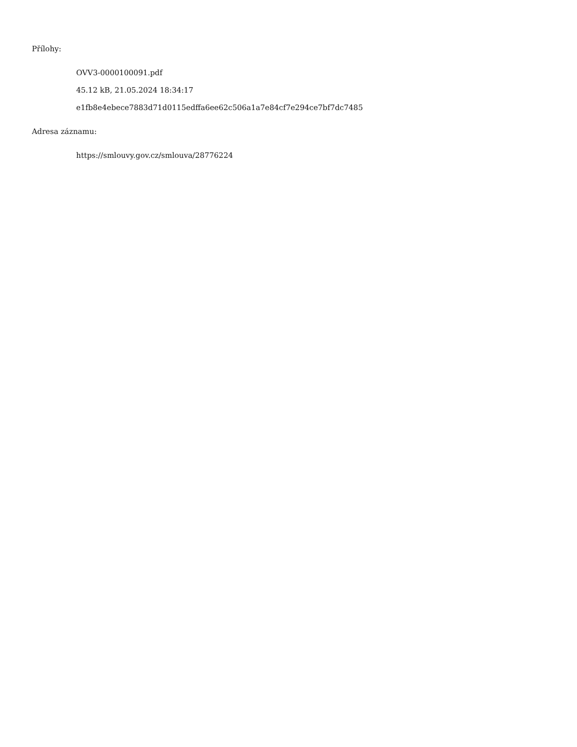Přílohy:
OVV3-0000100091.pdf
45.12 kB, 21.05.2024 18:34:17
e1fb8e4ebece7883d71d0115edffa6ee62c506a1a7e84cf7e294ce7bf7dc7485
Adresa záznamu:
https://smlouvy.gov.cz/smlouva/28776224